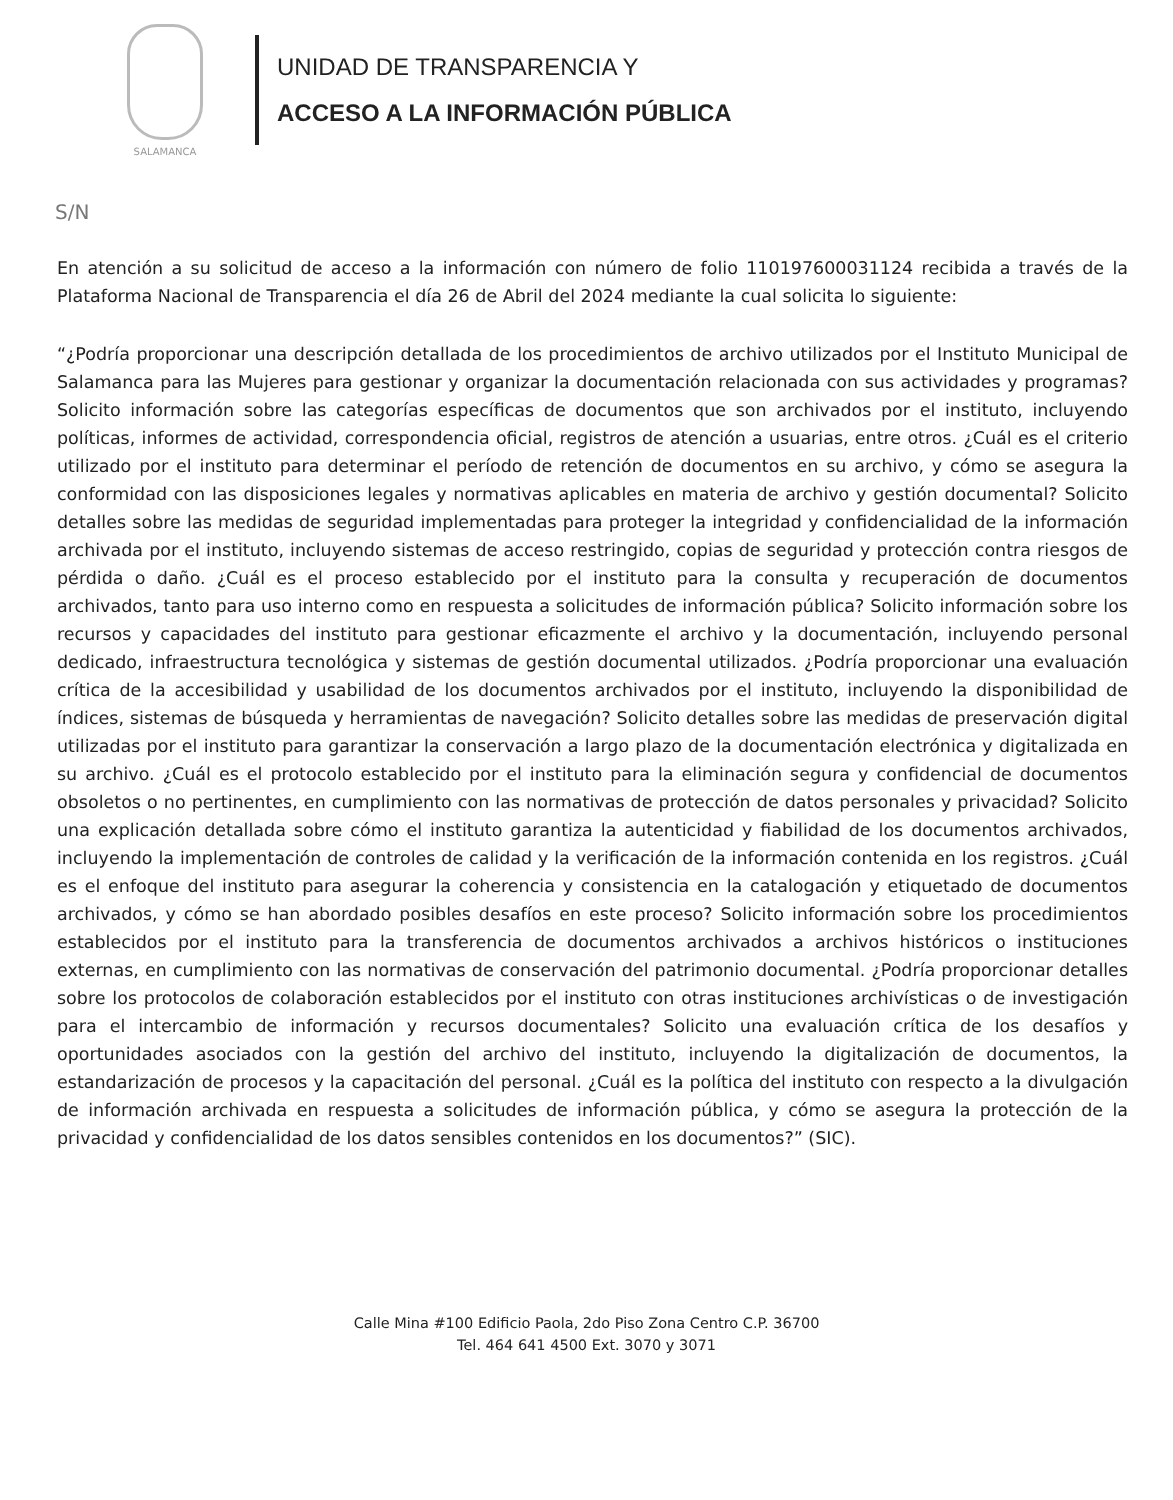SALAMANCA
UNIDAD DE TRANSPARENCIA Y
ACCESO A LA INFORMACIÓN PÚBLICA
S/N
En atención a su solicitud de acceso a la información con número de folio 110197600031124 recibida a través de la Plataforma Nacional de Transparencia el día 26 de Abril del 2024 mediante la cual solicita lo siguiente:
“¿Podría proporcionar una descripción detallada de los procedimientos de archivo utilizados por el Instituto Municipal de Salamanca para las Mujeres para gestionar y organizar la documentación relacionada con sus actividades y programas? Solicito información sobre las categorías específicas de documentos que son archivados por el instituto, incluyendo políticas, informes de actividad, correspondencia oficial, registros de atención a usuarias, entre otros. ¿Cuál es el criterio utilizado por el instituto para determinar el período de retención de documentos en su archivo, y cómo se asegura la conformidad con las disposiciones legales y normativas aplicables en materia de archivo y gestión documental? Solicito detalles sobre las medidas de seguridad implementadas para proteger la integridad y confidencialidad de la información archivada por el instituto, incluyendo sistemas de acceso restringido, copias de seguridad y protección contra riesgos de pérdida o daño. ¿Cuál es el proceso establecido por el instituto para la consulta y recuperación de documentos archivados, tanto para uso interno como en respuesta a solicitudes de información pública? Solicito información sobre los recursos y capacidades del instituto para gestionar eficazmente el archivo y la documentación, incluyendo personal dedicado, infraestructura tecnológica y sistemas de gestión documental utilizados. ¿Podría proporcionar una evaluación crítica de la accesibilidad y usabilidad de los documentos archivados por el instituto, incluyendo la disponibilidad de índices, sistemas de búsqueda y herramientas de navegación? Solicito detalles sobre las medidas de preservación digital utilizadas por el instituto para garantizar la conservación a largo plazo de la documentación electrónica y digitalizada en su archivo. ¿Cuál es el protocolo establecido por el instituto para la eliminación segura y confidencial de documentos obsoletos o no pertinentes, en cumplimiento con las normativas de protección de datos personales y privacidad? Solicito una explicación detallada sobre cómo el instituto garantiza la autenticidad y fiabilidad de los documentos archivados, incluyendo la implementación de controles de calidad y la verificación de la información contenida en los registros. ¿Cuál es el enfoque del instituto para asegurar la coherencia y consistencia en la catalogación y etiquetado de documentos archivados, y cómo se han abordado posibles desafíos en este proceso? Solicito información sobre los procedimientos establecidos por el instituto para la transferencia de documentos archivados a archivos históricos o instituciones externas, en cumplimiento con las normativas de conservación del patrimonio documental. ¿Podría proporcionar detalles sobre los protocolos de colaboración establecidos por el instituto con otras instituciones archivísticas o de investigación para el intercambio de información y recursos documentales? Solicito una evaluación crítica de los desafíos y oportunidades asociados con la gestión del archivo del instituto, incluyendo la digitalización de documentos, la estandarización de procesos y la capacitación del personal. ¿Cuál es la política del instituto con respecto a la divulgación de información archivada en respuesta a solicitudes de información pública, y cómo se asegura la protección de la privacidad y confidencialidad de los datos sensibles contenidos en los documentos?” (SIC).
Calle Mina #100 Edificio Paola, 2do Piso Zona Centro C.P. 36700
Tel. 464 641 4500 Ext. 3070 y 3071